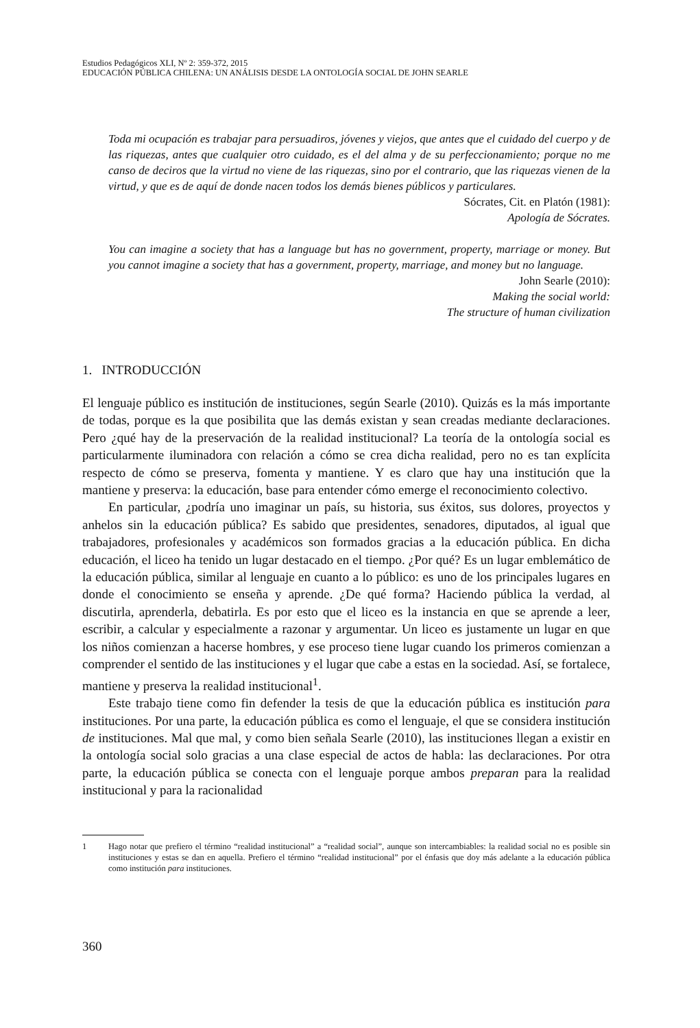Estudios Pedagógicos XLI, Nº 2: 359-372, 2015
EDUCACIÓN PÚBLICA CHILENA: UN ANÁLISIS DESDE LA ONTOLOGÍA SOCIAL DE JOHN SEARLE
Toda mi ocupación es trabajar para persuadiros, jóvenes y viejos, que antes que el cuidado del cuerpo y de las riquezas, antes que cualquier otro cuidado, es el del alma y de su perfeccionamiento; porque no me canso de deciros que la virtud no viene de las riquezas, sino por el contrario, que las riquezas vienen de la virtud, y que es de aquí de donde nacen todos los demás bienes públicos y particulares.
Sócrates, Cit. en Platón (1981):
Apología de Sócrates.
You can imagine a society that has a language but has no government, property, marriage or money. But you cannot imagine a society that has a government, property, marriage, and money but no language.
John Searle (2010):
Making the social world:
The structure of human civilization
1. INTRODUCCIÓN
El lenguaje público es institución de instituciones, según Searle (2010). Quizás es la más importante de todas, porque es la que posibilita que las demás existan y sean creadas mediante declaraciones. Pero ¿qué hay de la preservación de la realidad institucional? La teoría de la ontología social es particularmente iluminadora con relación a cómo se crea dicha realidad, pero no es tan explícita respecto de cómo se preserva, fomenta y mantiene. Y es claro que hay una institución que la mantiene y preserva: la educación, base para entender cómo emerge el reconocimiento colectivo.
En particular, ¿podría uno imaginar un país, su historia, sus éxitos, sus dolores, proyectos y anhelos sin la educación pública? Es sabido que presidentes, senadores, diputados, al igual que trabajadores, profesionales y académicos son formados gracias a la educación pública. En dicha educación, el liceo ha tenido un lugar destacado en el tiempo. ¿Por qué? Es un lugar emblemático de la educación pública, similar al lenguaje en cuanto a lo público: es uno de los principales lugares en donde el conocimiento se enseña y aprende. ¿De qué forma? Haciendo pública la verdad, al discutirla, aprenderla, debatirla. Es por esto que el liceo es la instancia en que se aprende a leer, escribir, a calcular y especialmente a razonar y argumentar. Un liceo es justamente un lugar en que los niños comienzan a hacerse hombres, y ese proceso tiene lugar cuando los primeros comienzan a comprender el sentido de las instituciones y el lugar que cabe a estas en la sociedad. Así, se fortalece, mantiene y preserva la realidad institucional<sup>1</sup>.
Este trabajo tiene como fin defender la tesis de que la educación pública es institución para instituciones. Por una parte, la educación pública es como el lenguaje, el que se considera institución de instituciones. Mal que mal, y como bien señala Searle (2010), las instituciones llegan a existir en la ontología social solo gracias a una clase especial de actos de habla: las declaraciones. Por otra parte, la educación pública se conecta con el lenguaje porque ambos preparan para la realidad institucional y para la racionalidad
1 Hago notar que prefiero el término “realidad institucional” a “realidad social”, aunque son intercambiables: la realidad social no es posible sin instituciones y estas se dan en aquella. Prefiero el término “realidad institucional” por el énfasis que doy más adelante a la educación pública como institución para instituciones.
360